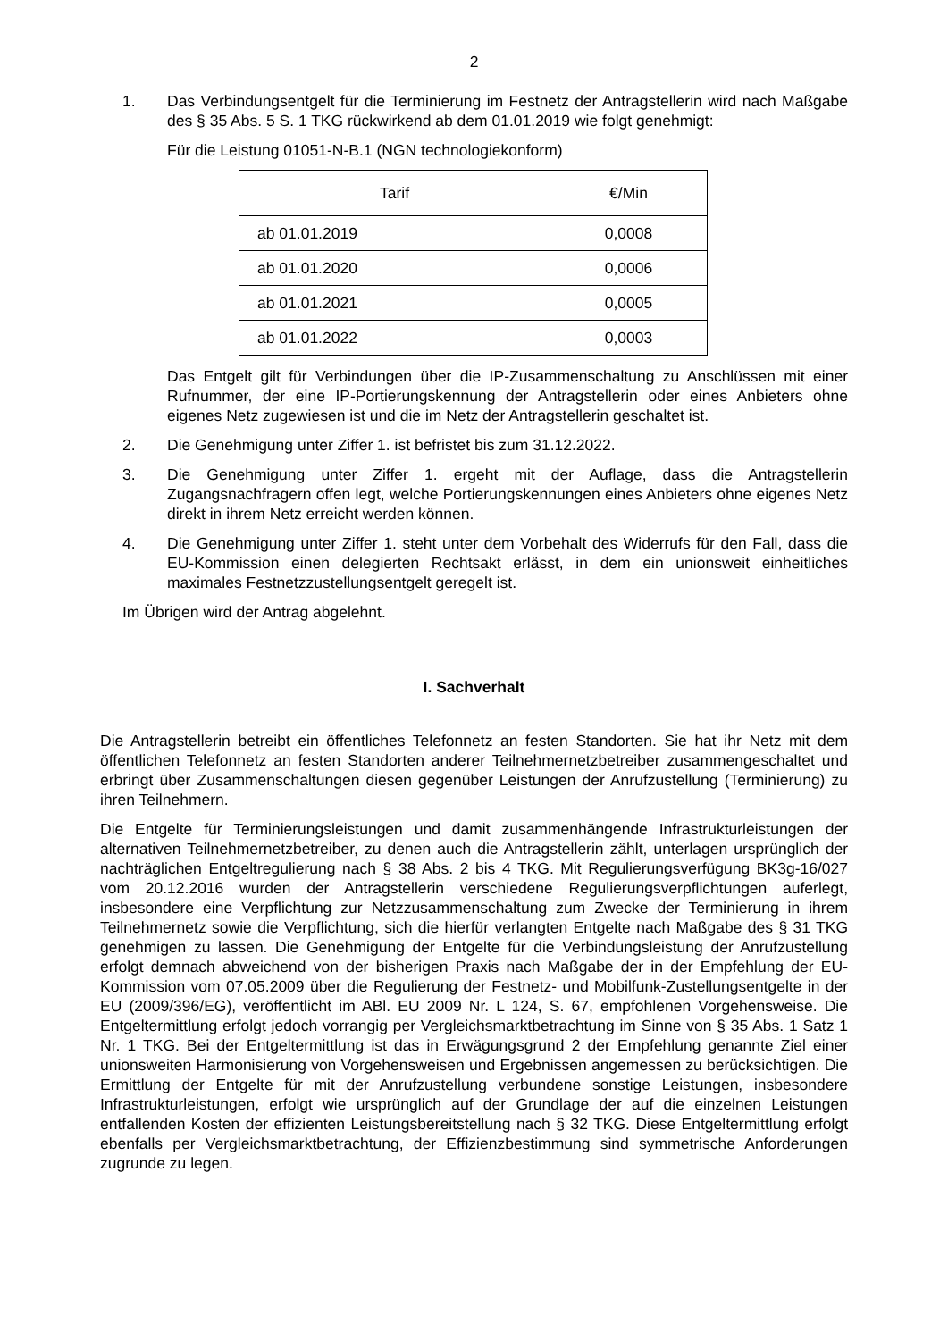2
1. Das Verbindungsentgelt für die Terminierung im Festnetz der Antragstellerin wird nach Maßgabe des § 35 Abs. 5 S. 1 TKG rückwirkend ab dem 01.01.2019 wie folgt genehmigt:
Für die Leistung 01051-N-B.1 (NGN technologiekonform)
| Tarif | €/Min |
| --- | --- |
| ab 01.01.2019 | 0,0008 |
| ab 01.01.2020 | 0,0006 |
| ab 01.01.2021 | 0,0005 |
| ab 01.01.2022 | 0,0003 |
Das Entgelt gilt für Verbindungen über die IP-Zusammenschaltung zu Anschlüssen mit einer Rufnummer, der eine IP-Portierungskennung der Antragstellerin oder eines Anbieters ohne eigenes Netz zugewiesen ist und die im Netz der Antragstellerin geschaltet ist.
2. Die Genehmigung unter Ziffer 1. ist befristet bis zum 31.12.2022.
3. Die Genehmigung unter Ziffer 1. ergeht mit der Auflage, dass die Antragstellerin Zugangsnachfragern offen legt, welche Portierungskennungen eines Anbieters ohne eigenes Netz direkt in ihrem Netz erreicht werden können.
4. Die Genehmigung unter Ziffer 1. steht unter dem Vorbehalt des Widerrufs für den Fall, dass die EU-Kommission einen delegierten Rechtsakt erlässt, in dem ein unionsweit einheitliches maximales Festnetzzustellungsentgelt geregelt ist.
Im Übrigen wird der Antrag abgelehnt.
I. Sachverhalt
Die Antragstellerin betreibt ein öffentliches Telefonnetz an festen Standorten. Sie hat ihr Netz mit dem öffentlichen Telefonnetz an festen Standorten anderer Teilnehmernetzbetreiber zusammengeschaltet und erbringt über Zusammenschaltungen diesen gegenüber Leistungen der Anrufzustellung (Terminierung) zu ihren Teilnehmern.
Die Entgelte für Terminierungsleistungen und damit zusammenhängende Infrastrukturleistungen der alternativen Teilnehmernetzbetreiber, zu denen auch die Antragstellerin zählt, unterlagen ursprünglich der nachträglichen Entgeltregulierung nach § 38 Abs. 2 bis 4 TKG. Mit Regulierungsverfügung BK3g-16/027 vom 20.12.2016 wurden der Antragstellerin verschiedene Regulierungsverpflichtungen auferlegt, insbesondere eine Verpflichtung zur Netzzusammenschaltung zum Zwecke der Terminierung in ihrem Teilnehmernetz sowie die Verpflichtung, sich die hierfür verlangten Entgelte nach Maßgabe des § 31 TKG genehmigen zu lassen. Die Genehmigung der Entgelte für die Verbindungsleistung der Anrufzustellung erfolgt demnach abweichend von der bisherigen Praxis nach Maßgabe der in der Empfehlung der EU-Kommission vom 07.05.2009 über die Regulierung der Festnetz- und Mobilfunk-Zustellungsentgelte in der EU (2009/396/EG), veröffentlicht im ABl. EU 2009 Nr. L 124, S. 67, empfohlenen Vorgehensweise. Die Entgeltermittlung erfolgt jedoch vorrangig per Vergleichsmarktbetrachtung im Sinne von § 35 Abs. 1 Satz 1 Nr. 1 TKG. Bei der Entgeltermittlung ist das in Erwägungsgrund 2 der Empfehlung genannte Ziel einer unionsweiten Harmonisierung von Vorgehensweisen und Ergebnissen angemessen zu berücksichtigen. Die Ermittlung der Entgelte für mit der Anrufzustellung verbundene sonstige Leistungen, insbesondere Infrastrukturleistungen, erfolgt wie ursprünglich auf der Grundlage der auf die einzelnen Leistungen entfallenden Kosten der effizienten Leistungsbereitstellung nach § 32 TKG. Diese Entgeltermittlung erfolgt ebenfalls per Vergleichsmarktbetrachtung, der Effizienzbestimmung sind symmetrische Anforderungen zugrunde zu legen.